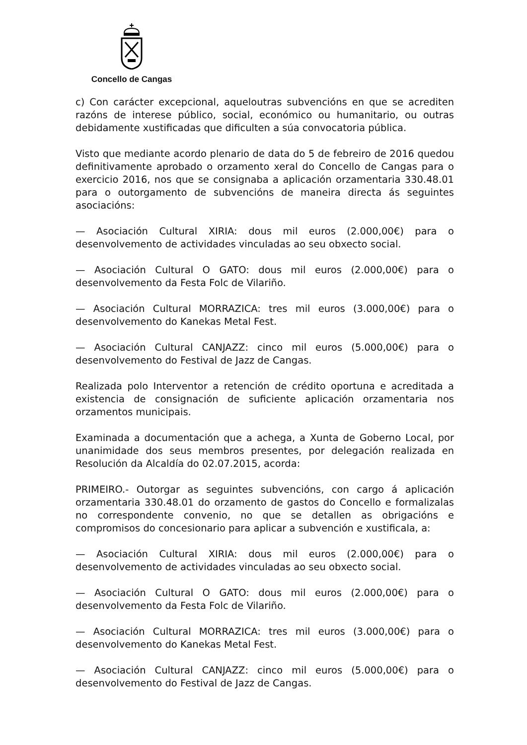Concello de Cangas
c) Con carácter excepcional, aqueloutras subvencións en que se acrediten razóns de interese público, social, económico ou humanitario, ou outras debidamente xustificadas que dificulten a súa convocatoria pública.
Visto que mediante acordo plenario de data do 5 de febreiro de 2016 quedou definitivamente aprobado o orzamento xeral do Concello de Cangas para o exercicio 2016, nos que se consignaba a aplicación orzamentaria 330.48.01 para o outorgamento de subvencións de maneira directa ás seguintes asociacións:
— Asociación Cultural XIRIA: dous mil euros (2.000,00€) para o desenvolvemento de actividades vinculadas ao seu obxecto social.
— Asociación Cultural O GATO: dous mil euros (2.000,00€) para o desenvolvemento da Festa Folc de Vilariño.
— Asociación Cultural MORRAZICA: tres mil euros (3.000,00€) para o desenvolvemento do Kanekas Metal Fest.
— Asociación Cultural CANJAZZ: cinco mil euros (5.000,00€) para o desenvolvemento do Festival de Jazz de Cangas.
Realizada polo Interventor a retención de crédito oportuna e acreditada a existencia de consignación de suficiente aplicación orzamentaria nos orzamentos municipais.
Examinada a documentación que a achega, a Xunta de Goberno Local, por unanimidade dos seus membros presentes, por delegación realizada en Resolución da Alcaldía do 02.07.2015, acorda:
PRIMEIRO.- Outorgar as seguintes subvencións, con cargo á aplicación orzamentaria 330.48.01 do orzamento de gastos do Concello e formalizalas no correspondente convenio, no que se detallen as obrigacións e compromisos do concesionario para aplicar a subvención e xustificala, a:
— Asociación Cultural XIRIA: dous mil euros (2.000,00€) para o desenvolvemento de actividades vinculadas ao seu obxecto social.
— Asociación Cultural O GATO: dous mil euros (2.000,00€) para o desenvolvemento da Festa Folc de Vilariño.
— Asociación Cultural MORRAZICA: tres mil euros (3.000,00€) para o desenvolvemento do Kanekas Metal Fest.
— Asociación Cultural CANJAZZ: cinco mil euros (5.000,00€) para o desenvolvemento do Festival de Jazz de Cangas.